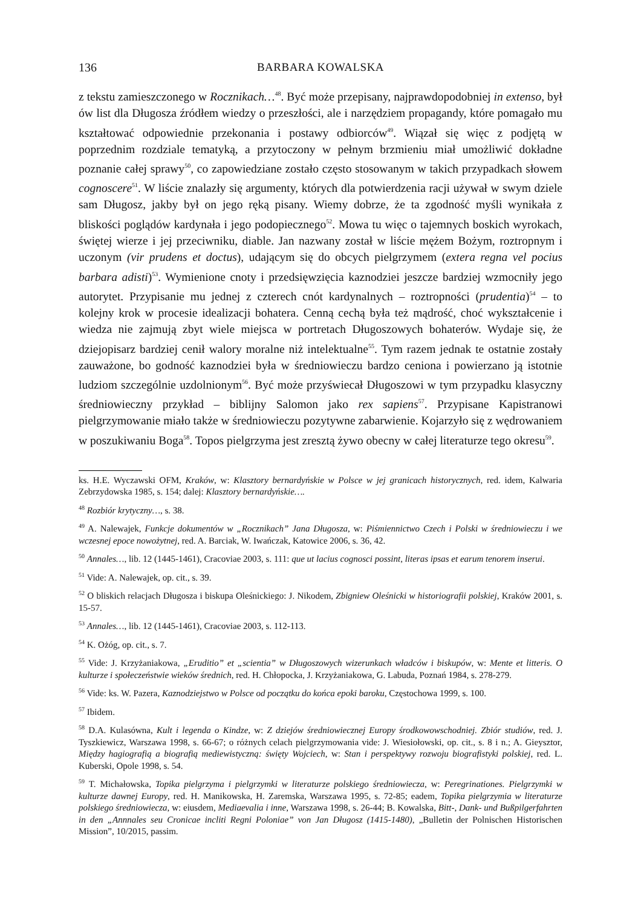136 BARBARA KOWALSKA
z tekstu zamieszczonego w Rocznikach…<sup>48</sup>. Być może przepisany, najprawdopodobniej in extenso, był ów list dla Długosza źródłem wiedzy o przeszłości, ale i narzędziem propagandy, które pomagało mu kształtować odpowiednie przekonania i postawy odbiorców<sup>49</sup>. Wiązał się więc z podjętą w poprzednim rozdziale tematyką, a przytoczony w pełnym brzmieniu miał umożliwić dokładne poznanie całej sprawy<sup>50</sup>, co zapowiedziane zostało często stosowanym w takich przypadkach słowem cognoscere<sup>51</sup>. W liście znalazły się argumenty, których dla potwierdzenia racji używał w swym dziele sam Długosz, jakby był on jego ręką pisany. Wiemy dobrze, że ta zgodność myśli wynikała z bliskości poglądów kardynała i jego podopiecznego<sup>52</sup>. Mowa tu więc o tajemnych boskich wyrokach, świętej wierze i jej przeciwniku, diable. Jan nazwany został w liście mężem Bożym, roztropnym i uczonym (vir prudens et doctus), udającym się do obcych pielgrzymem (extera regna vel pocius barbara adisti)<sup>53</sup>. Wymienione cnoty i przedsięwzięcia kaznodziei jeszcze bardziej wzmocniły jego autorytet. Przypisanie mu jednej z czterech cnót kardynalnych – roztropności (prudentia)<sup>54</sup> – to kolejny krok w procesie idealizacji bohatera. Cenną cechą była też mądrość, choć wykształcenie i wiedza nie zajmują zbyt wiele miejsca w portretach Długoszowych bohaterów. Wydaje się, że dziejopisarz bardziej cenił walory moralne niż intelektualne<sup>55</sup>. Tym razem jednak te ostatnie zostały zauważone, bo godność kaznodziei była w średniowieczu bardzo ceniona i powierzano ją istotnie ludziom szczególnie uzdolnionym<sup>56</sup>. Być może przyświecał Długoszowi w tym przypadku klasyczny średniowieczny przykład – biblijny Salomon jako rex sapiens<sup>57</sup>. Przypisane Kapistranowi pielgrzymowanie miało także w średniowieczu pozytywne zabarwienie. Kojarzyło się z wędrowaniem w poszukiwaniu Boga<sup>58</sup>. Topos pielgrzyma jest zresztą żywo obecny w całej literaturze tego okresu<sup>59</sup>.
ks. H.E. Wyczawski OFM, Kraków, w: Klasztory bernardyńskie w Polsce w jej granicach historycznych, red. idem, Kalwaria Zebrzydowska 1985, s. 154; dalej: Klasztory bernardyńskie….
<sup>48</sup> Rozbiór krytyczny…, s. 38.
<sup>49</sup> A. Nalewajek, Funkcje dokumentów w „Rocznikach” Jana Długosza, w: Piśmiennictwo Czech i Polski w średniowieczu i we wczesnej epoce nowożytnej, red. A. Barciak, W. Iwańczak, Katowice 2006, s. 36, 42.
<sup>50</sup> Annales…, lib. 12 (1445-1461), Cracoviae 2003, s. 111: que ut lacius cognosci possint, literas ipsas et earum tenorem inserui.
<sup>51</sup> Vide: A. Nalewajek, op. cit., s. 39.
<sup>52</sup> O bliskich relacjach Długosza i biskupa Oleśnickiego: J. Nikodem, Zbigniew Oleśnicki w historiografii polskiej, Kraków 2001, s. 15-57.
<sup>53</sup> Annales…, lib. 12 (1445-1461), Cracoviae 2003, s. 112-113.
<sup>54</sup> K. Ożóg, op. cit., s. 7.
<sup>55</sup> Vide: J. Krzyżaniakowa, „Eruditio” et „scientia” w Długoszowych wizerunkach władców i biskupów, w: Mente et litteris. O kulturze i społeczeństwie wieków średnich, red. H. Chłopocka, J. Krzyżaniakowa, G. Labuda, Poznań 1984, s. 278-279.
<sup>56</sup> Vide: ks. W. Pazera, Kaznodziejstwo w Polsce od początku do końca epoki baroku, Częstochowa 1999, s. 100.
<sup>57</sup> Ibidem.
<sup>58</sup> D.A. Kulasówna, Kult i legenda o Kindze, w: Z dziejów średniowiecznej Europy środkowowschodniej. Zbiór studiów, red. J. Tyszkiewicz, Warszawa 1998, s. 66-67; o różnych celach pielgrzymowania vide: J. Wiesiołowski, op. cit., s. 8 i n.; A. Gieysztor, Między hagiografią a biografią mediewistyczną: święty Wojciech, w: Stan i perspektywy rozwoju biografistyki polskiej, red. L. Kuberski, Opole 1998, s. 54.
<sup>59</sup> T. Michałowska, Topika pielgrzyma i pielgrzymki w literaturze polskiego średniowiecza, w: Peregrinationes. Pielgrzymki w kulturze dawnej Europy, red. H. Manikowska, H. Zaremska, Warszawa 1995, s. 72-85; eadem, Topika pielgrzymia w literaturze polskiego średniowiecza, w: eiusdem, Mediaevalia i inne, Warszawa 1998, s. 26-44; B. Kowalska, Bitt-, Dank- und Bußpilgerfahrten in den „Annnales seu Cronicae incliti Regni Poloniae” von Jan Długosz (1415-1480), „Bulletin der Polnischen Historischen Mission”, 10/2015, passim.